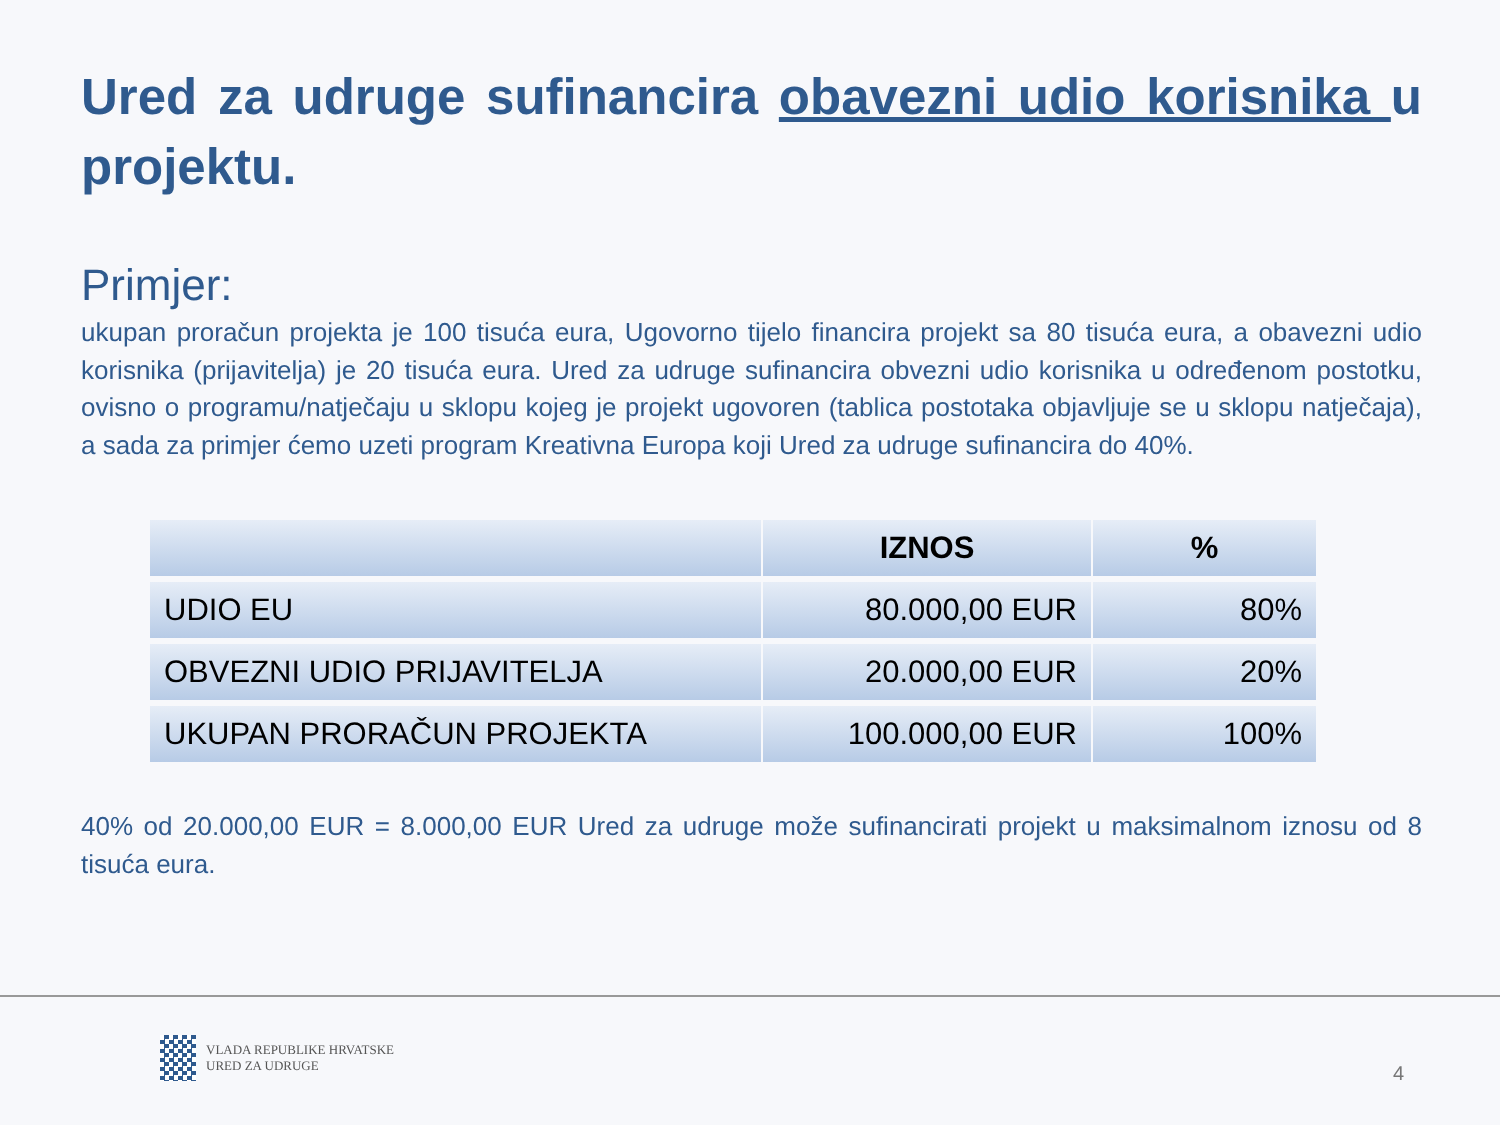Ured za udruge sufinancira obavezni udio korisnika u projektu.
Primjer:
ukupan proračun projekta je 100 tisuća eura, Ugovorno tijelo financira projekt sa 80 tisuća eura, a obavezni udio korisnika (prijavitelja) je 20 tisuća eura. Ured za udruge sufinancira obvezni udio korisnika u određenom postotku, ovisno o programu/natječaju u sklopu kojeg je projekt ugovoren (tablica postotaka objavljuje se u sklopu natječaja), a sada za primjer ćemo uzeti program Kreativna Europa koji Ured za udruge sufinancira do 40%.
| | IZNOS | % |
| --- | --- | --- |
| UDIO EU | 80.000,00 EUR | 80% |
| OBVEZNI UDIO PRIJAVITELJA | 20.000,00 EUR | 20% |
| UKUPAN PRORAČUN PROJEKTA | 100.000,00 EUR | 100% |
40% od 20.000,00 EUR = 8.000,00 EUR Ured za udruge može sufinancirati projekt u maksimalnom iznosu od 8 tisuća eura.
VLADA REPUBLIKE HRVATSKE
URED ZA UDRUGE
4